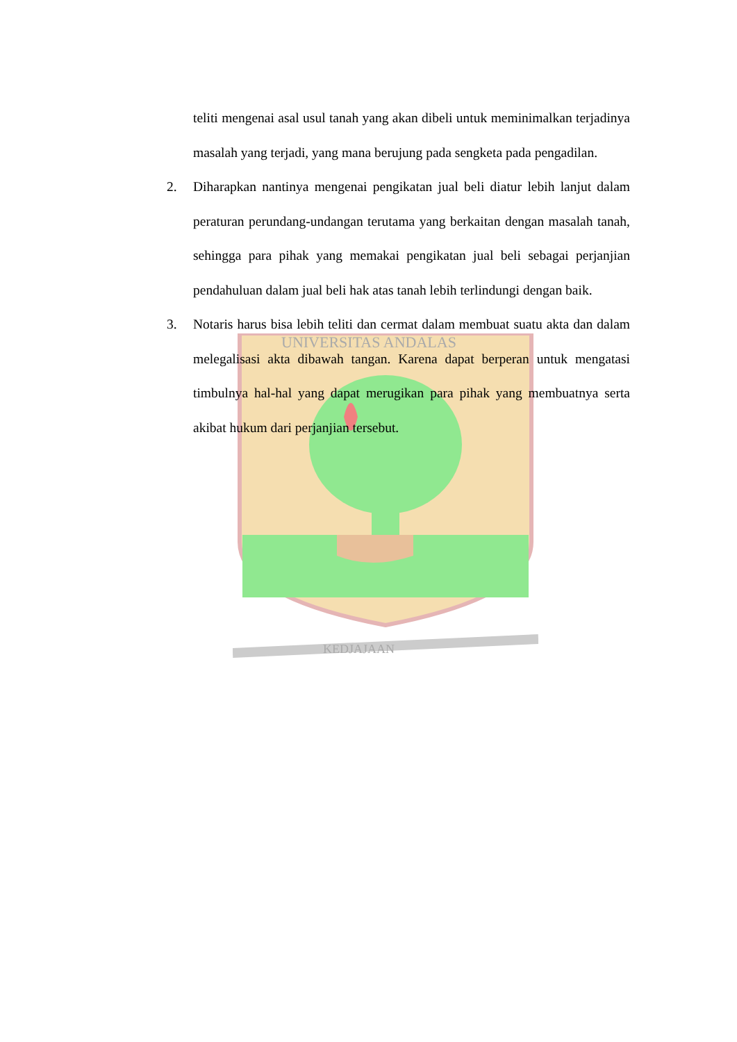UNIVERSITAS ANDALAS
KEDJAJAAN
teliti mengenai asal usul tanah yang akan dibeli untuk meminimalkan terjadinya masalah yang terjadi, yang mana berujung pada sengketa pada pengadilan.
2. Diharapkan nantinya mengenai pengikatan jual beli diatur lebih lanjut dalam peraturan perundang-undangan terutama yang berkaitan dengan masalah tanah, sehingga para pihak yang memakai pengikatan jual beli sebagai perjanjian pendahuluan dalam jual beli hak atas tanah lebih terlindungi dengan baik.
3. Notaris harus bisa lebih teliti dan cermat dalam membuat suatu akta dan dalam melegalisasi akta dibawah tangan. Karena dapat berperan untuk mengatasi timbulnya hal-hal yang dapat merugikan para pihak yang membuatnya serta akibat hukum dari perjanjian tersebut.